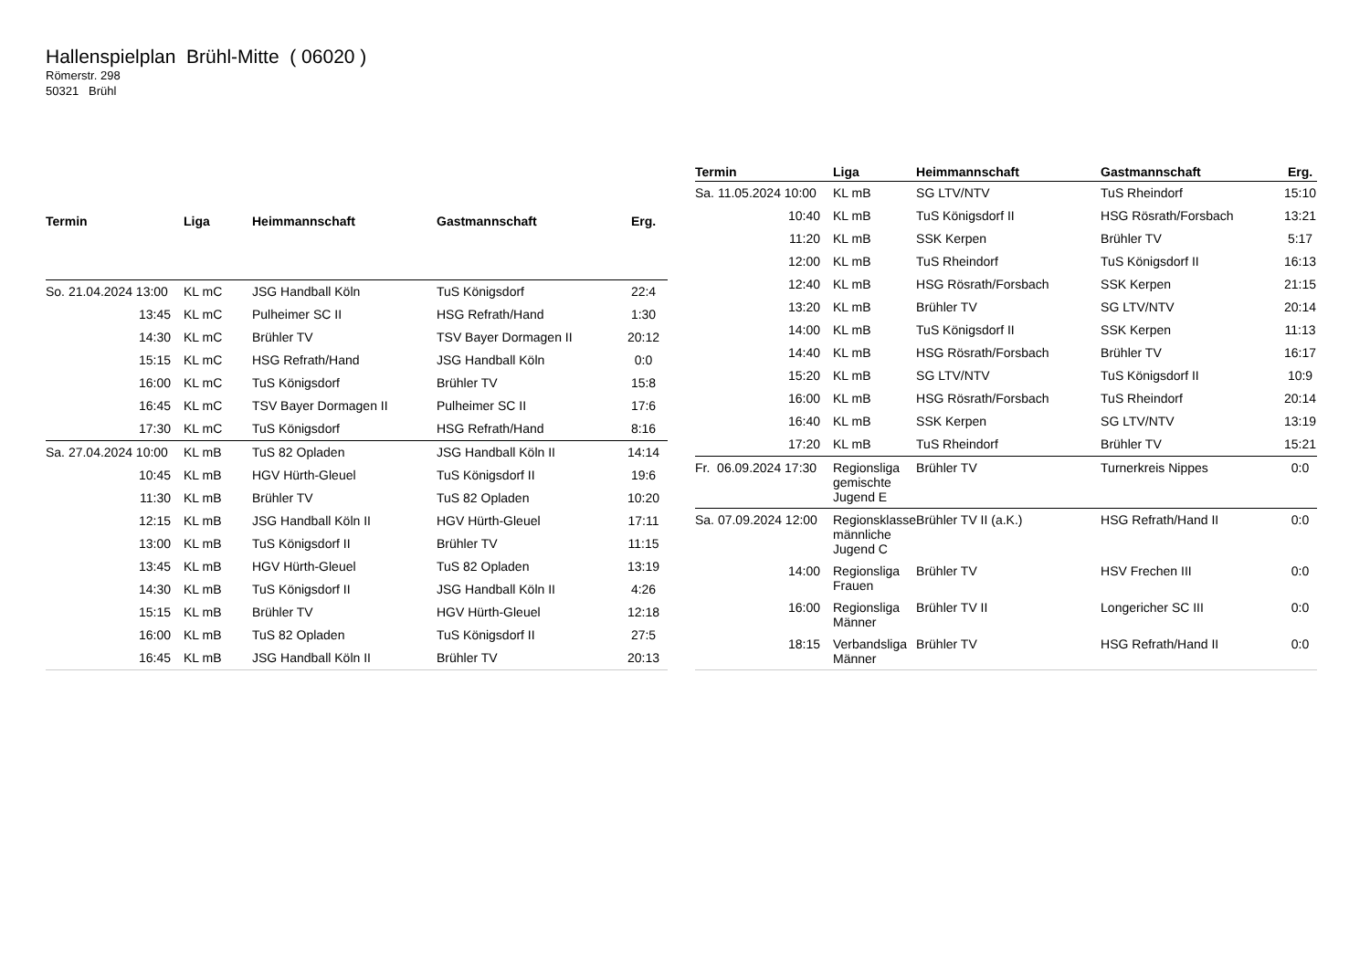Hallenspielplan Brühl-Mitte ( 06020 )
Römerstr. 298
50321 Brühl
| Termin | Liga | Heimmannschaft | Gastmannschaft | Erg. |
| --- | --- | --- | --- | --- |
| So. 21.04.2024 13:00 | KL mC | JSG Handball Köln | TuS Königsdorf | 22:4 |
| 13:45 | KL mC | Pulheimer SC II | HSG Refrath/Hand | 1:30 |
| 14:30 | KL mC | Brühler TV | TSV Bayer Dormagen II | 20:12 |
| 15:15 | KL mC | HSG Refrath/Hand | JSG Handball Köln | 0:0 |
| 16:00 | KL mC | TuS Königsdorf | Brühler TV | 15:8 |
| 16:45 | KL mC | TSV Bayer Dormagen II | Pulheimer SC II | 17:6 |
| 17:30 | KL mC | TuS Königsdorf | HSG Refrath/Hand | 8:16 |
| Sa. 27.04.2024 10:00 | KL mB | TuS 82 Opladen | JSG Handball Köln II | 14:14 |
| 10:45 | KL mB | HGV Hürth-Gleuel | TuS Königsdorf II | 19:6 |
| 11:30 | KL mB | Brühler TV | TuS 82 Opladen | 10:20 |
| 12:15 | KL mB | JSG Handball Köln II | HGV Hürth-Gleuel | 17:11 |
| 13:00 | KL mB | TuS Königsdorf II | Brühler TV | 11:15 |
| 13:45 | KL mB | HGV Hürth-Gleuel | TuS 82 Opladen | 13:19 |
| 14:30 | KL mB | TuS Königsdorf II | JSG Handball Köln II | 4:26 |
| 15:15 | KL mB | Brühler TV | HGV Hürth-Gleuel | 12:18 |
| 16:00 | KL mB | TuS 82 Opladen | TuS Königsdorf II | 27:5 |
| 16:45 | KL mB | JSG Handball Köln II | Brühler TV | 20:13 |
| Termin | Liga | Heimmannschaft | Gastmannschaft | Erg. |
| --- | --- | --- | --- | --- |
| Sa. 11.05.2024 10:00 | KL mB | SG LTV/NTV | TuS Rheindorf | 15:10 |
| 10:40 | KL mB | TuS Königsdorf II | HSG Rösrath/Forsbach | 13:21 |
| 11:20 | KL mB | SSK Kerpen | Brühler TV | 5:17 |
| 12:00 | KL mB | TuS Rheindorf | TuS Königsdorf II | 16:13 |
| 12:40 | KL mB | HSG Rösrath/Forsbach | SSK Kerpen | 21:15 |
| 13:20 | KL mB | Brühler TV | SG LTV/NTV | 20:14 |
| 14:00 | KL mB | TuS Königsdorf II | SSK Kerpen | 11:13 |
| 14:40 | KL mB | HSG Rösrath/Forsbach | Brühler TV | 16:17 |
| 15:20 | KL mB | SG LTV/NTV | TuS Königsdorf II | 10:9 |
| 16:00 | KL mB | HSG Rösrath/Forsbach | TuS Rheindorf | 20:14 |
| 16:40 | KL mB | SSK Kerpen | SG LTV/NTV | 13:19 |
| 17:20 | KL mB | TuS Rheindorf | Brühler TV | 15:21 |
| Fr. 06.09.2024 17:30 | Regionsliga gemischte Jugend E | Brühler TV | Turnerkreis Nippes | 0:0 |
| Sa. 07.09.2024 12:00 | Regionsklasse männliche Jugend C | Brühler TV II (a.K.) | HSG Refrath/Hand II | 0:0 |
| 14:00 | Regionsliga Frauen | Brühler TV | HSV Frechen III | 0:0 |
| 16:00 | Regionsliga Männer | Brühler TV II | Longericher SC III | 0:0 |
| 18:15 | Verbandsliga Männer | Brühler TV | HSG Refrath/Hand II | 0:0 |